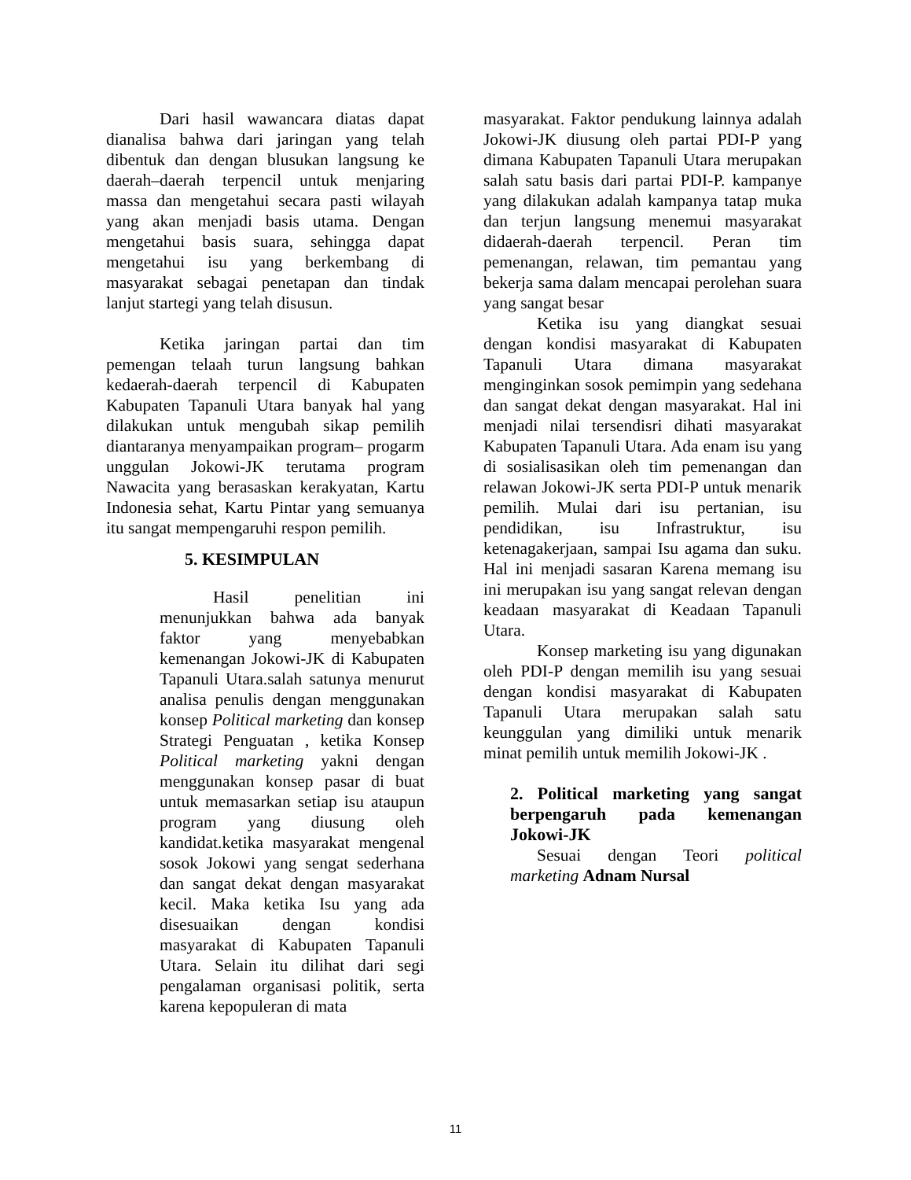Dari hasil wawancara diatas dapat dianalisa bahwa dari jaringan yang telah dibentuk dan dengan blusukan langsung ke daerah–daerah terpencil untuk menjaring massa dan mengetahui secara pasti wilayah yang akan menjadi basis utama. Dengan mengetahui basis suara, sehingga dapat mengetahui isu yang berkembang di masyarakat sebagai penetapan dan tindak lanjut startegi yang telah disusun.
Ketika jaringan partai dan tim pemengan telaah turun langsung bahkan kedaerah-daerah terpencil di Kabupaten Kabupaten Tapanuli Utara banyak hal yang dilakukan untuk mengubah sikap pemilih diantaranya menyampaikan program– progarm unggulan Jokowi-JK terutama program Nawacita yang berasaskan kerakyatan, Kartu Indonesia sehat, Kartu Pintar yang semuanya itu sangat mempengaruhi respon pemilih.
5. KESIMPULAN
Hasil penelitian ini menunjukkan bahwa ada banyak faktor yang menyebabkan kemenangan Jokowi-JK di Kabupaten Tapanuli Utara.salah satunya menurut analisa penulis dengan menggunakan konsep Political marketing dan konsep Strategi Penguatan , ketika Konsep Political marketing yakni dengan menggunakan konsep pasar di buat untuk memasarkan setiap isu ataupun program yang diusung oleh kandidat.ketika masyarakat mengenal sosok Jokowi yang sengat sederhana dan sangat dekat dengan masyarakat kecil. Maka ketika Isu yang ada disesuaikan dengan kondisi masyarakat di Kabupaten Tapanuli Utara. Selain itu dilihat dari segi pengalaman organisasi politik, serta karena kepopuleran di mata
masyarakat. Faktor pendukung lainnya adalah Jokowi-JK diusung oleh partai PDI-P yang dimana Kabupaten Tapanuli Utara merupakan salah satu basis dari partai PDI-P. kampanye yang dilakukan adalah kampanya tatap muka dan terjun langsung menemui masyarakat didaerah-daerah terpencil. Peran tim pemenangan, relawan, tim pemantau yang bekerja sama dalam mencapai perolehan suara yang sangat besar
Ketika isu yang diangkat sesuai dengan kondisi masyarakat di Kabupaten Tapanuli Utara dimana masyarakat menginginkan sosok pemimpin yang sedehana dan sangat dekat dengan masyarakat. Hal ini menjadi nilai tersendisri dihati masyarakat Kabupaten Tapanuli Utara. Ada enam isu yang di sosialisasikan oleh tim pemenangan dan relawan Jokowi-JK serta PDI-P untuk menarik pemilih. Mulai dari isu pertanian, isu pendidikan, isu Infrastruktur, isu ketenagakerjaan, sampai Isu agama dan suku. Hal ini menjadi sasaran Karena memang isu ini merupakan isu yang sangat relevan dengan keadaan masyarakat di Keadaan Tapanuli Utara.
Konsep marketing isu yang digunakan oleh PDI-P dengan memilih isu yang sesuai dengan kondisi masyarakat di Kabupaten Tapanuli Utara merupakan salah satu keunggulan yang dimiliki untuk menarik minat pemilih untuk memilih Jokowi-JK .
2. Political marketing yang sangat berpengaruh pada kemenangan Jokowi-JK
Sesuai dengan Teori political marketing Adnam Nursal
11